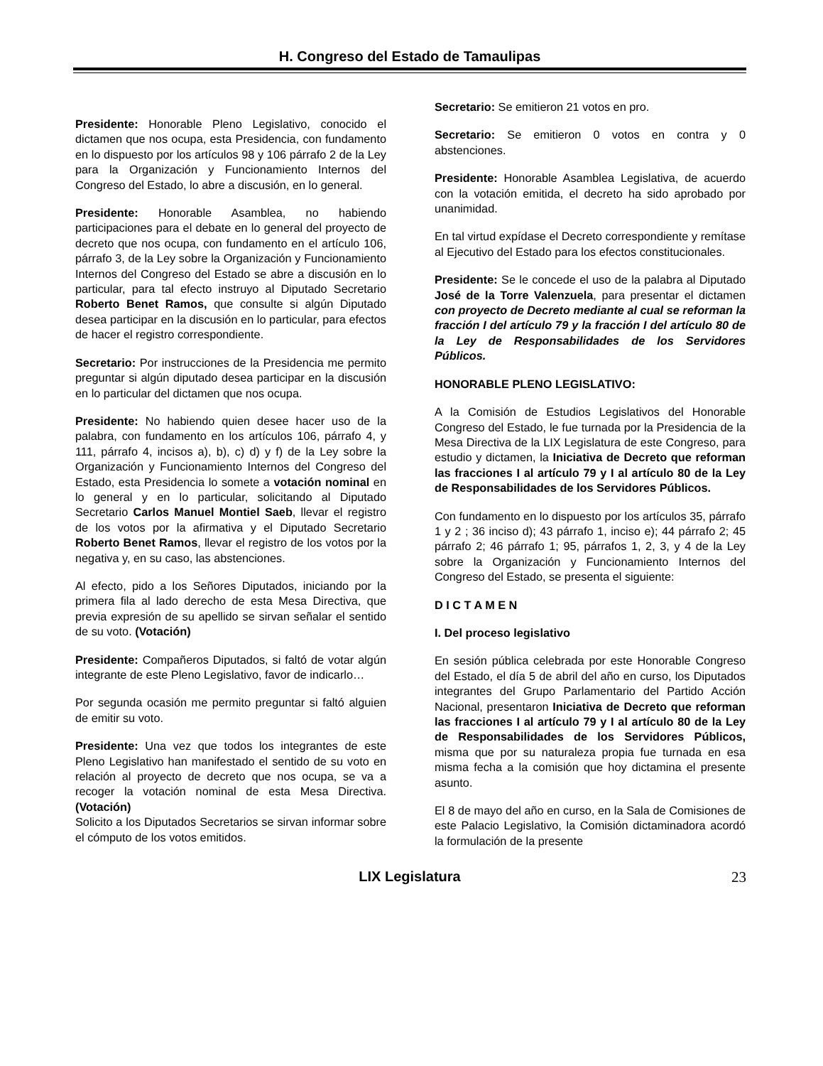H. Congreso del Estado de Tamaulipas
Presidente: Honorable Pleno Legislativo, conocido el dictamen que nos ocupa, esta Presidencia, con fundamento en lo dispuesto por los artículos 98 y 106 párrafo 2 de la Ley para la Organización y Funcionamiento Internos del Congreso del Estado, lo abre a discusión, en lo general.
Presidente: Honorable Asamblea, no habiendo participaciones para el debate en lo general del proyecto de decreto que nos ocupa, con fundamento en el artículo 106, párrafo 3, de la Ley sobre la Organización y Funcionamiento Internos del Congreso del Estado se abre a discusión en lo particular, para tal efecto instruyo al Diputado Secretario Roberto Benet Ramos, que consulte si algún Diputado desea participar en la discusión en lo particular, para efectos de hacer el registro correspondiente.
Secretario: Por instrucciones de la Presidencia me permito preguntar si algún diputado desea participar en la discusión en lo particular del dictamen que nos ocupa.
Presidente: No habiendo quien desee hacer uso de la palabra, con fundamento en los artículos 106, párrafo 4, y 111, párrafo 4, incisos a), b), c) d) y f) de la Ley sobre la Organización y Funcionamiento Internos del Congreso del Estado, esta Presidencia lo somete a votación nominal en lo general y en lo particular, solicitando al Diputado Secretario Carlos Manuel Montiel Saeb, llevar el registro de los votos por la afirmativa y el Diputado Secretario Roberto Benet Ramos, llevar el registro de los votos por la negativa y, en su caso, las abstenciones.
Al efecto, pido a los Señores Diputados, iniciando por la primera fila al lado derecho de esta Mesa Directiva, que previa expresión de su apellido se sirvan señalar el sentido de su voto. (Votación)
Presidente: Compañeros Diputados, si faltó de votar algún integrante de este Pleno Legislativo, favor de indicarlo…
Por segunda ocasión me permito preguntar si faltó alguien de emitir su voto.
Presidente: Una vez que todos los integrantes de este Pleno Legislativo han manifestado el sentido de su voto en relación al proyecto de decreto que nos ocupa, se va a recoger la votación nominal de esta Mesa Directiva. (Votación)
Solicito a los Diputados Secretarios se sirvan informar sobre el cómputo de los votos emitidos.
Secretario: Se emitieron 21 votos en pro.
Secretario: Se emitieron 0 votos en contra y 0 abstenciones.
Presidente: Honorable Asamblea Legislativa, de acuerdo con la votación emitida, el decreto ha sido aprobado por unanimidad.
En tal virtud expídase el Decreto correspondiente y remítase al Ejecutivo del Estado para los efectos constitucionales.
Presidente: Se le concede el uso de la palabra al Diputado José de la Torre Valenzuela, para presentar el dictamen con proyecto de Decreto mediante al cual se reforman la fracción I del artículo 79 y la fracción I del artículo 80 de la Ley de Responsabilidades de los Servidores Públicos.
HONORABLE PLENO LEGISLATIVO:
A la Comisión de Estudios Legislativos del Honorable Congreso del Estado, le fue turnada por la Presidencia de la Mesa Directiva de la LIX Legislatura de este Congreso, para estudio y dictamen, la Iniciativa de Decreto que reforman las fracciones I al artículo 79 y I al artículo 80 de la Ley de Responsabilidades de los Servidores Públicos.
Con fundamento en lo dispuesto por los artículos 35, párrafo 1 y 2 ; 36 inciso d); 43 párrafo 1, inciso e); 44 párrafo 2; 45 párrafo 2; 46 párrafo 1; 95, párrafos 1, 2, 3, y 4 de la Ley sobre la Organización y Funcionamiento Internos del Congreso del Estado, se presenta el siguiente:
D I C T A M E N
I. Del proceso legislativo
En sesión pública celebrada por este Honorable Congreso del Estado, el día 5 de abril del año en curso, los Diputados integrantes del Grupo Parlamentario del Partido Acción Nacional, presentaron Iniciativa de Decreto que reforman las fracciones I al artículo 79 y I al artículo 80 de la Ley de Responsabilidades de los Servidores Públicos, misma que por su naturaleza propia fue turnada en esa misma fecha a la comisión que hoy dictamina el presente asunto.
El 8 de mayo del año en curso, en la Sala de Comisiones de este Palacio Legislativo, la Comisión dictaminadora acordó la formulación de la presente
LIX Legislatura 23